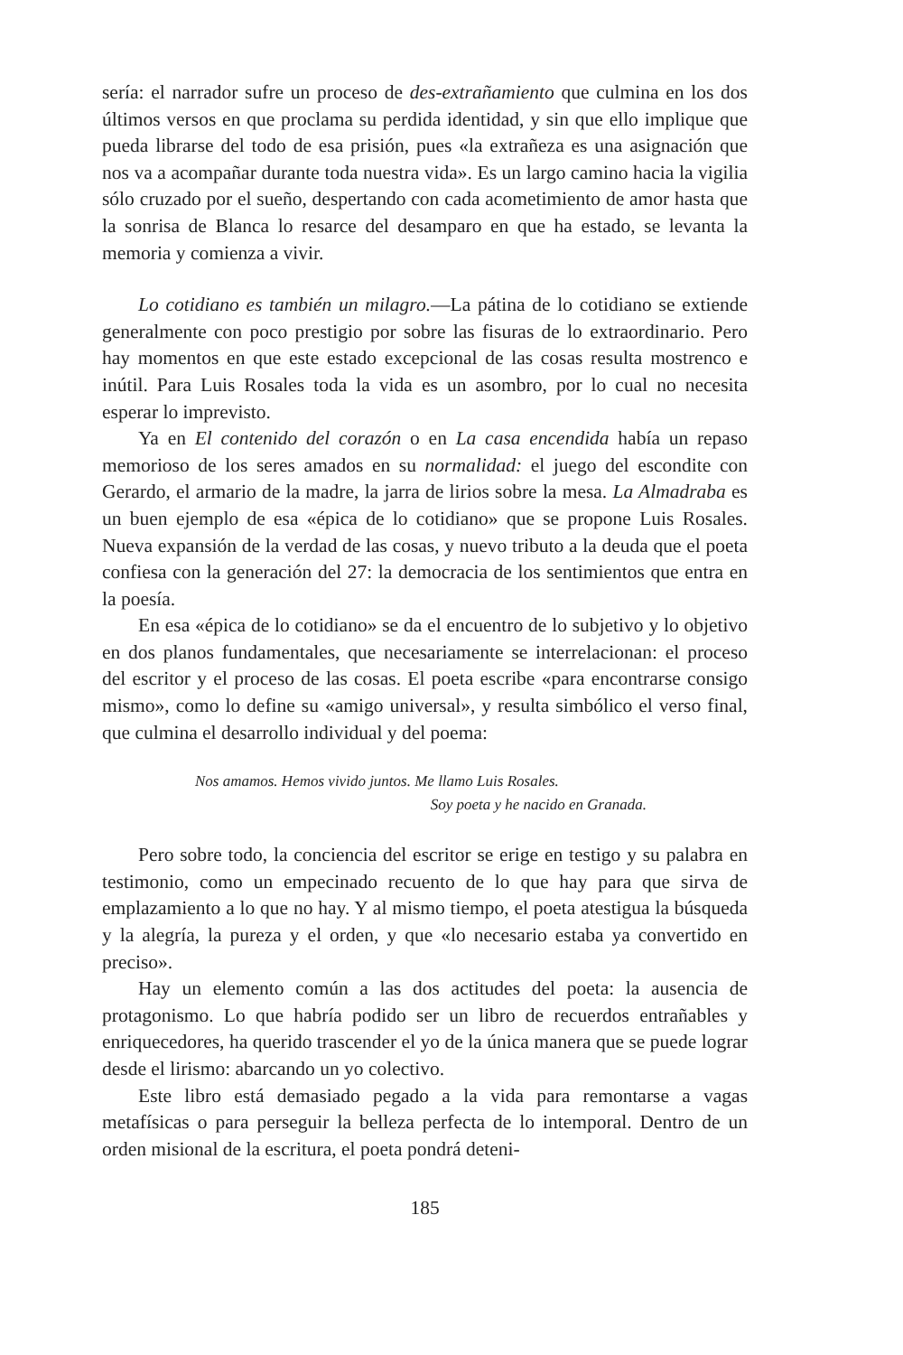sería: el narrador sufre un proceso de des-extrañamiento que culmina en los dos últimos versos en que proclama su perdida identidad, y sin que ello implique que pueda librarse del todo de esa prisión, pues «la extrañeza es una asignación que nos va a acompañar durante toda nuestra vida». Es un largo camino hacia la vigilia sólo cruzado por el sueño, despertando con cada acometimiento de amor hasta que la sonrisa de Blanca lo resarce del desamparo en que ha estado, se levanta la memoria y comienza a vivir.
Lo cotidiano es también un milagro.—La pátina de lo cotidiano se extiende generalmente con poco prestigio por sobre las fisuras de lo extraordinario. Pero hay momentos en que este estado excepcional de las cosas resulta mostrenco e inútil. Para Luis Rosales toda la vida es un asombro, por lo cual no necesita esperar lo imprevisto.
Ya en El contenido del corazón o en La casa encendida había un repaso memorioso de los seres amados en su normalidad: el juego del escondite con Gerardo, el armario de la madre, la jarra de lirios sobre la mesa. La Almadraba es un buen ejemplo de esa «épica de lo cotidiano» que se propone Luis Rosales. Nueva expansión de la verdad de las cosas, y nuevo tributo a la deuda que el poeta confiesa con la generación del 27: la democracia de los sentimientos que entra en la poesía.
En esa «épica de lo cotidiano» se da el encuentro de lo subjetivo y lo objetivo en dos planos fundamentales, que necesariamente se interrelacionan: el proceso del escritor y el proceso de las cosas. El poeta escribe «para encontrarse consigo mismo», como lo define su «amigo universal», y resulta simbólico el verso final, que culmina el desarrollo individual y del poema:
Nos amamos. Hemos vivido juntos. Me llamo Luis Rosales.
Soy poeta y he nacido en Granada.
Pero sobre todo, la conciencia del escritor se erige en testigo y su palabra en testimonio, como un empecinado recuento de lo que hay para que sirva de emplazamiento a lo que no hay. Y al mismo tiempo, el poeta atestigua la búsqueda y la alegría, la pureza y el orden, y que «lo necesario estaba ya convertido en preciso».
Hay un elemento común a las dos actitudes del poeta: la ausencia de protagonismo. Lo que habría podido ser un libro de recuerdos entrañables y enriquecedores, ha querido trascender el yo de la única manera que se puede lograr desde el lirismo: abarcando un yo colectivo.
Este libro está demasiado pegado a la vida para remontarse a vagas metafísicas o para perseguir la belleza perfecta de lo intemporal. Dentro de un orden misional de la escritura, el poeta pondrá deteni-
185